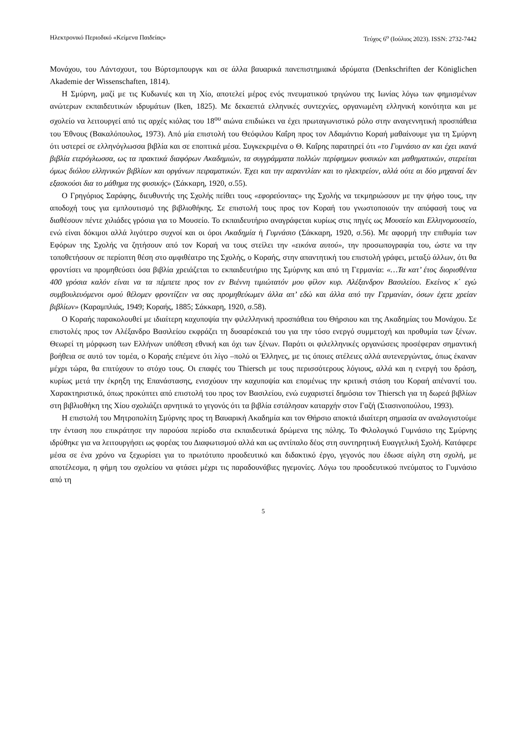Ηλεκτρονικό Περιοδικό «Κείμενα Παιδείας» Τεύχος 6<sup>ο</sup> (Ιούλιος 2023). ISSN: 2732-7442
Μονάχου, του Λάντσχουτ, του Βύρτσμπουργκ και σε άλλα βαυαρικά πανεπιστημιακά ιδρύματα (Denkschriften der Königlichen Akademie der Wissenschaften, 1814).
Η Σμύρνη, μαζί με τις Κυδωνιές και τη Χίο, αποτελεί μέρος ενός πνευματικού τριγώνου της Ιωνίας λόγω των φημισμένων ανώτερων εκπαιδευτικών ιδρυμάτων (Iken, 1825). Με δεκαεπτά ελληνικές συντεχνίες, οργανωμένη ελληνική κοινότητα και με σχολείο να λειτουργεί από τις αρχές κιόλας του 18<sup>ου</sup> αιώνα επιδιώκει να έχει πρωταγωνιστικό ρόλο στην αναγεννητική προσπάθεια του Έθνους (Βακαλόπουλος, 1973). Από μία επιστολή του Θεόφιλου Καΐρη προς τον Αδαμάντιο Κοραή μαθαίνουμε για τη Σμύρνη ότι υστερεί σε ελληνόγλωσσα βιβλία και σε εποπτικά μέσα. Συγκεκριμένα ο Θ. Καΐρης παρατηρεί ότι «το Γυμνάσιο αν και έχει ικανά βιβλία ετερόγλωσσα, ως τα πρακτικά διαφόρων Ακαδημιών, τα συγγράμματα πολλών περίφημων φυσικών και μαθηματικών, στερείται όμως διόλου ελληνικών βιβλίων και οργάνων πειραματικών. Έχει και την αεραντλίαν και το ηλεκτρείον, αλλά ούτε αι δύο μηχαναί δεν εξασκούσι δια το μάθημα της φυσικής» (Σάκκαρη, 1920, σ.55).
Ο Γρηγόριος Σαράφης, διευθυντής της Σχολής πείθει τους «εφορεύοντας» της Σχολής να τεκμηριώσουν με την ψήφο τους, την αποδοχή τους για εμπλουτισμό της βιβλιοθήκης. Σε επιστολή τους προς τον Κοραή του γνωστοποιούν την απόφασή τους να διαθέσουν πέντε χιλιάδες γρόσια για το Μουσείο. Το εκπαιδευτήριο αναγράφεται κυρίως στις πηγές ως Μουσείο και Ελληνομουσείο, ενώ είναι δόκιμοι αλλά λιγότερο συχνοί και οι όροι Ακαδημία ή Γυμνάσιο (Σάκκαρη, 1920, σ.56). Με αφορμή την επιθυμία των Εφόρων της Σχολής να ζητήσουν από τον Κοραή να τους στείλει την «εικόνα αυτού», την προσωπογραφία του, ώστε να την τοποθετήσουν σε περίοπτη θέση στο αμφιθέατρο της Σχολής, ο Κοραής, στην απαντητική του επιστολή γράφει, μεταξύ άλλων, ότι θα φροντίσει να προμηθεύσει όσα βιβλία χρειάζεται το εκπαιδευτήριο της Σμύρνης και από τη Γερμανία: «…Τα κατ’ έτος διορισθέντα 400 γρόσια καλόν είναι να τα πέμπετε προς τον εν Βιέννη τιμιώτατόν μου φίλον κυρ. Αλέξανδρον Βασιλείου. Εκείνος κ΄ εγώ συμβουλευόμενοι ομού θέλομεν φροντίζειν να σας προμηθεύωμεν άλλα απ’ εδώ και άλλα από την Γερμανίαν, όσων έχετε χρείαν βιβλίων» (Καραμπλιάς, 1949; Κοραής, 1885; Σάκκαρη, 1920, σ.58).
Ο Κοραής παρακολουθεί με ιδιαίτερη καχυποψία την φιλελληνική προσπάθεια του Θήρσιου και της Ακαδημίας του Μονάχου. Σε επιστολές προς τον Αλέξανδρο Βασιλείου εκφράζει τη δυσαρέσκειά του για την τόσο ενεργό συμμετοχή και προθυμία των ξένων. Θεωρεί τη μόρφωση των Ελλήνων υπόθεση εθνική και όχι των ξένων. Παρότι οι φιλελληνικές οργανώσεις προσέφεραν σημαντική βοήθεια σε αυτό τον τομέα, ο Κοραής επέμενε ότι λίγο –πολύ οι Έλληνες, με τις όποιες ατέλειες αλλά αυτενεργώντας, όπως έκαναν μέχρι τώρα, θα επιτύχουν το στόχο τους. Οι επαφές του Thiersch με τους περισσότερους λόγιους, αλλά και η ενεργή του δράση, κυρίως μετά την έκρηξη της Επανάστασης, ενισχύουν την καχυποψία και επομένως την κριτική στάση του Κοραή απέναντί του. Χαρακτηριστικά, όπως προκύπτει από επιστολή του προς τον Βασιλείου, ενώ ευχαριστεί δημόσια τον Thiersch για τη δωρεά βιβλίων στη βιβλιοθήκη της Χίου σχολιάζει αρνητικά το γεγονός ότι τα βιβλία εστάλησαν καταρχήν στον Γαζή (Στασινοπούλου, 1993).
Η επιστολή του Μητροπολίτη Σμύρνης προς τη Βαυαρική Ακαδημία και τον Θήρσιο αποκτά ιδιαίτερη σημασία αν αναλογιστούμε την ένταση που επικράτησε την παρούσα περίοδο στα εκπαιδευτικά δρώμενα της πόλης. Το Φιλολογικό Γυμνάσιο της Σμύρνης ιδρύθηκε για να λειτουργήσει ως φορέας του Διαφωτισμού αλλά και ως αντίπαλο δέος στη συντηρητική Ευαγγελική Σχολή. Κατάφερε μέσα σε ένα χρόνο να ξεχωρίσει για το πρωτότυπο προοδευτικό και διδακτικό έργο, γεγονός που έδωσε αίγλη στη σχολή, με αποτέλεσμα, η φήμη του σχολείου να φτάσει μέχρι τις παραδουνάβιες ηγεμονίες. Λόγω του προοδευτικού πνεύματος το Γυμνάσιο από τη
5